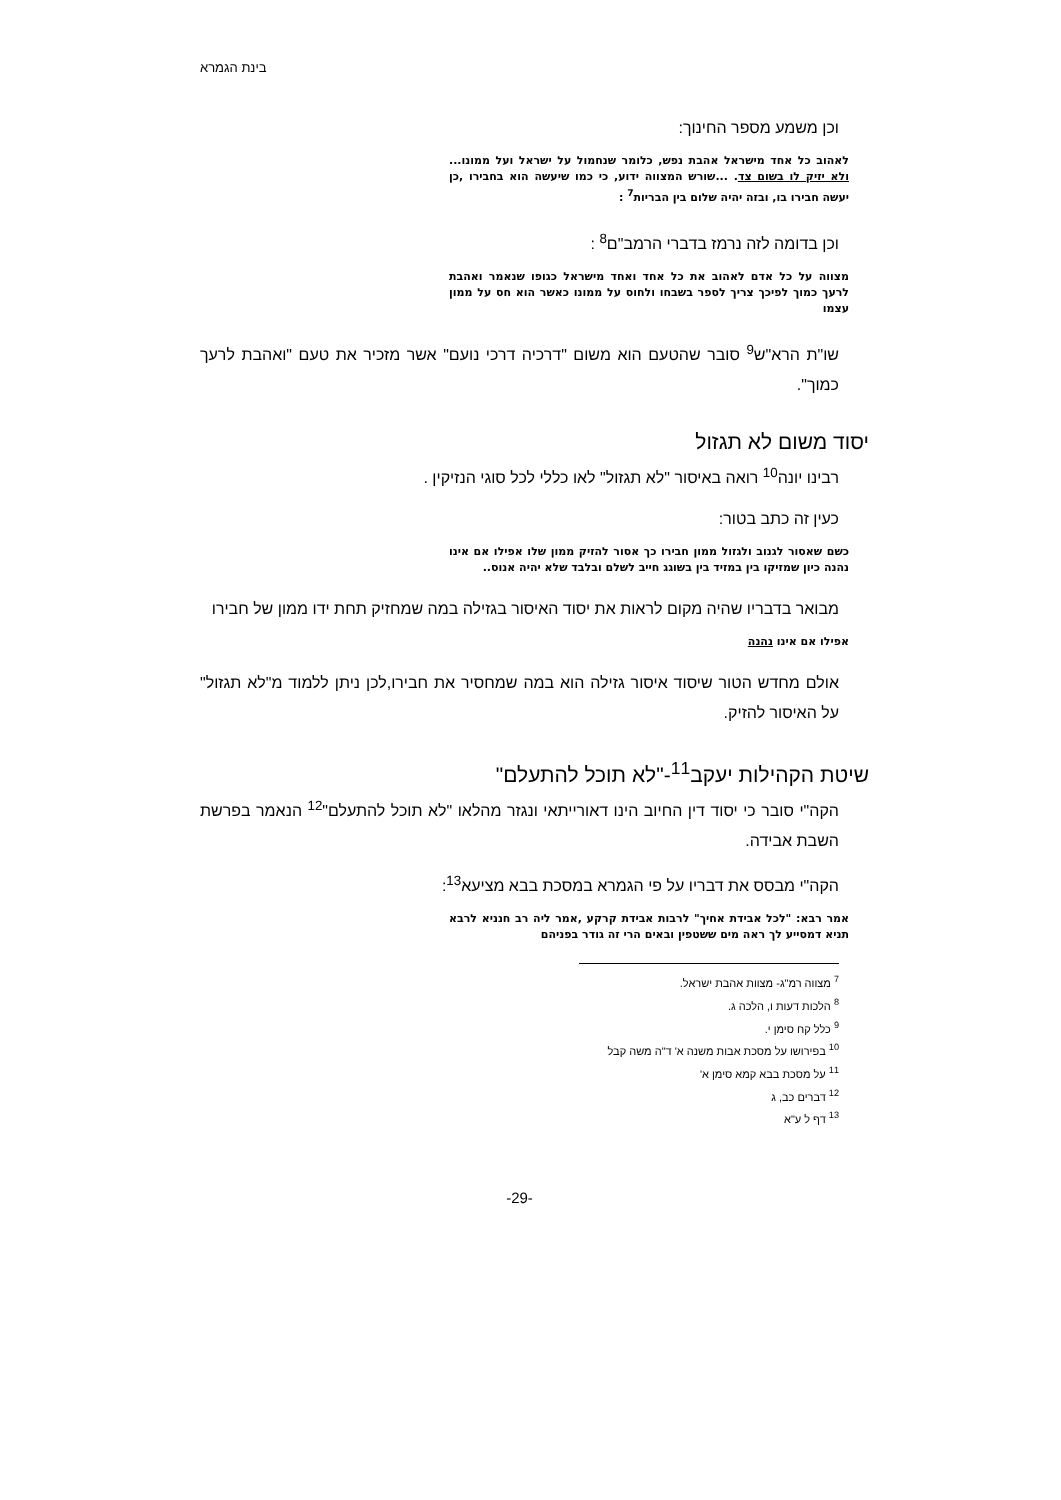בינת הגמרא
וכן משמע מספר החינוך:
לאהוב כל אחד מישראל אהבת נפש, כלומר שנחמול על ישראל ועל ממונו... ולא יזיק לו בשום צד. ...שורש המצווה ידוע, כי כמו שיעשה הוא בחבירו ,כן יעשה חבירו בו, ובזה יהיה שלום בין הבריות<sup>7</sup> :
וכן בדומה לזה נרמז בדברי הרמב"ם<sup>8</sup> :
מצווה על כל אדם לאהוב את כל אחד ואחד מישראל כגופו שנאמר ואהבת לרעך כמוך לפיכך צריך לספר בשבחו ולחוס על ממונו כאשר הוא חס על ממון עצמו
שו"ת הרא"ש<sup>9</sup> סובר שהטעם הוא משום "דרכיה דרכי נועם" אשר מזכיר את טעם "ואהבת לרעך כמוך".
יסוד משום לא תגזול
רבינו יונה<sup>10</sup> רואה באיסור "לא תגזול" לאו כללי לכל סוגי הנזיקין .
כעין זה כתב בטור:
כשם שאסור לגנוב ולגזול ממון חבירו כך אסור להזיק ממון שלו אפילו אם אינו נהנה כיון שמזיקו בין במזיד בין בשוגג חייב לשלם ובלבד שלא יהיה אנוס..
מבואר בדבריו שהיה מקום לראות את יסוד האיסור בגזילה במה שמחזיק תחת ידו ממון של חבירו
אפילו אם אינו נהנה
אולם מחדש הטור שיסוד איסור גזילה הוא במה שמחסיר את חבירו,לכן ניתן ללמוד מ"לא תגזול" על האיסור להזיק.
שיטת הקהילות יעקב<sup>11</sup>-"לא תוכל להתעלם"
הקה"י סובר כי יסוד דין החיוב הינו דאורייתאי ונגזר מהלאו "לא תוכל להתעלם"<sup>12</sup> הנאמר בפרשת השבת אבידה.
הקה"י מבסס את דבריו על פי הגמרא במסכת בבא מציעא<sup>13</sup>:
אמר רבא: "לכל אבידת אחיך" לרבות אבידת קרקע ,אמר ליה רב חנניא לרבא תניא דמסייע לך ראה מים ששטפין ובאים הרי זה גודר בפניהם
<sup>7</sup> מצווה רמ"ג- מצוות אהבת ישראל.
<sup>8</sup> הלכות דעות ו, הלכה ג.
<sup>9</sup> כלל קח סימן י.
<sup>10</sup> בפירושו על מסכת אבות משנה א' ד"ה משה קבל
<sup>11</sup> על מסכת בבא קמא סימן א'
<sup>12</sup> דברים כב, ג
<sup>13</sup> דף ל ע"א
-29-